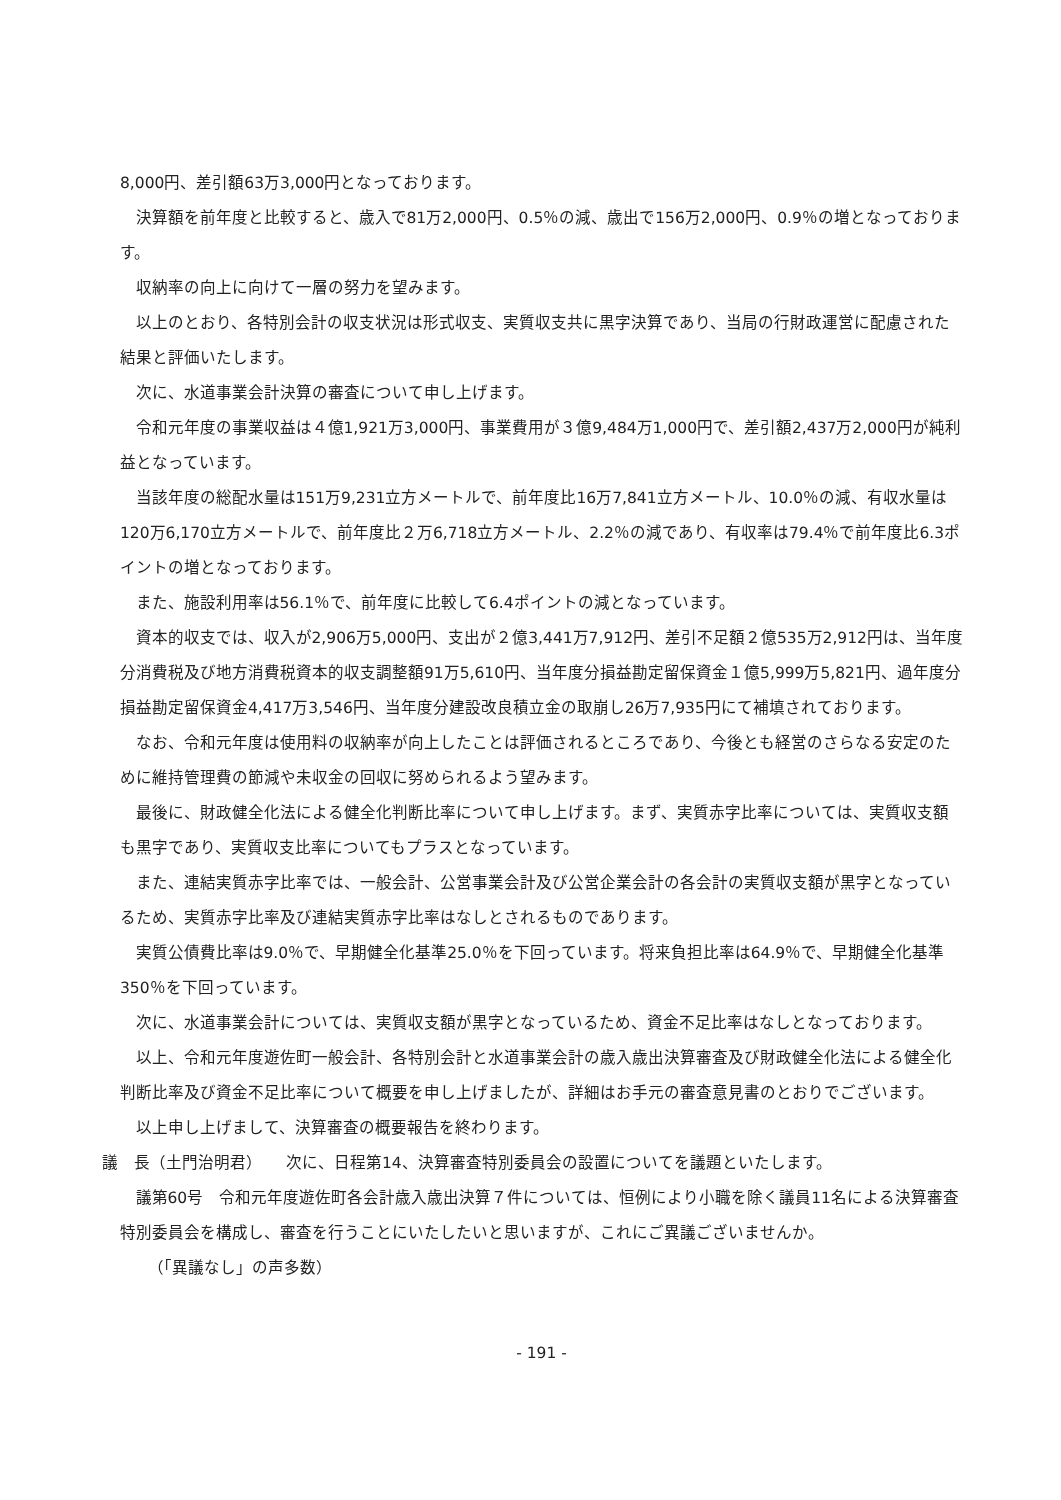8,000円、差引額63万3,000円となっております。
決算額を前年度と比較すると、歳入で81万2,000円、0.5％の減、歳出で156万2,000円、0.9％の増となっております。
収納率の向上に向けて一層の努力を望みます。
以上のとおり、各特別会計の収支状況は形式収支、実質収支共に黒字決算であり、当局の行財政運営に配慮された結果と評価いたします。
次に、水道事業会計決算の審査について申し上げます。
令和元年度の事業収益は４億1,921万3,000円、事業費用が３億9,484万1,000円で、差引額2,437万2,000円が純利益となっています。
当該年度の総配水量は151万9,231立方メートルで、前年度比16万7,841立方メートル、10.0％の減、有収水量は120万6,170立方メートルで、前年度比２万6,718立方メートル、2.2％の減であり、有収率は79.4％で前年度比6.3ポイントの増となっております。
また、施設利用率は56.1％で、前年度に比較して6.4ポイントの減となっています。
資本的収支では、収入が2,906万5,000円、支出が２億3,441万7,912円、差引不足額２億535万2,912円は、当年度分消費税及び地方消費税資本的収支調整額91万5,610円、当年度分損益勘定留保資金１億5,999万5,821円、過年度分損益勘定留保資金4,417万3,546円、当年度分建設改良積立金の取崩し26万7,935円にて補填されております。
なお、令和元年度は使用料の収納率が向上したことは評価されるところであり、今後とも経営のさらなる安定のために維持管理費の節減や未収金の回収に努められるよう望みます。
最後に、財政健全化法による健全化判断比率について申し上げます。まず、実質赤字比率については、実質収支額も黒字であり、実質収支比率についてもプラスとなっています。
また、連結実質赤字比率では、一般会計、公営事業会計及び公営企業会計の各会計の実質収支額が黒字となっているため、実質赤字比率及び連結実質赤字比率はなしとされるものであります。
実質公債費比率は9.0％で、早期健全化基準25.0％を下回っています。将来負担比率は64.9％で、早期健全化基準350％を下回っています。
次に、水道事業会計については、実質収支額が黒字となっているため、資金不足比率はなしとなっております。
以上、令和元年度遊佐町一般会計、各特別会計と水道事業会計の歳入歳出決算審査及び財政健全化法による健全化判断比率及び資金不足比率について概要を申し上げましたが、詳細はお手元の審査意見書のとおりでございます。
以上申し上げまして、決算審査の概要報告を終わります。
議　長（土門治明君）　　次に、日程第14、決算審査特別委員会の設置についてを議題といたします。
議第60号　令和元年度遊佐町各会計歳入歳出決算７件については、恒例により小職を除く議員11名による決算審査特別委員会を構成し、審査を行うことにいたしたいと思いますが、これにご異議ございませんか。
（「異議なし」の声多数）
- 191 -